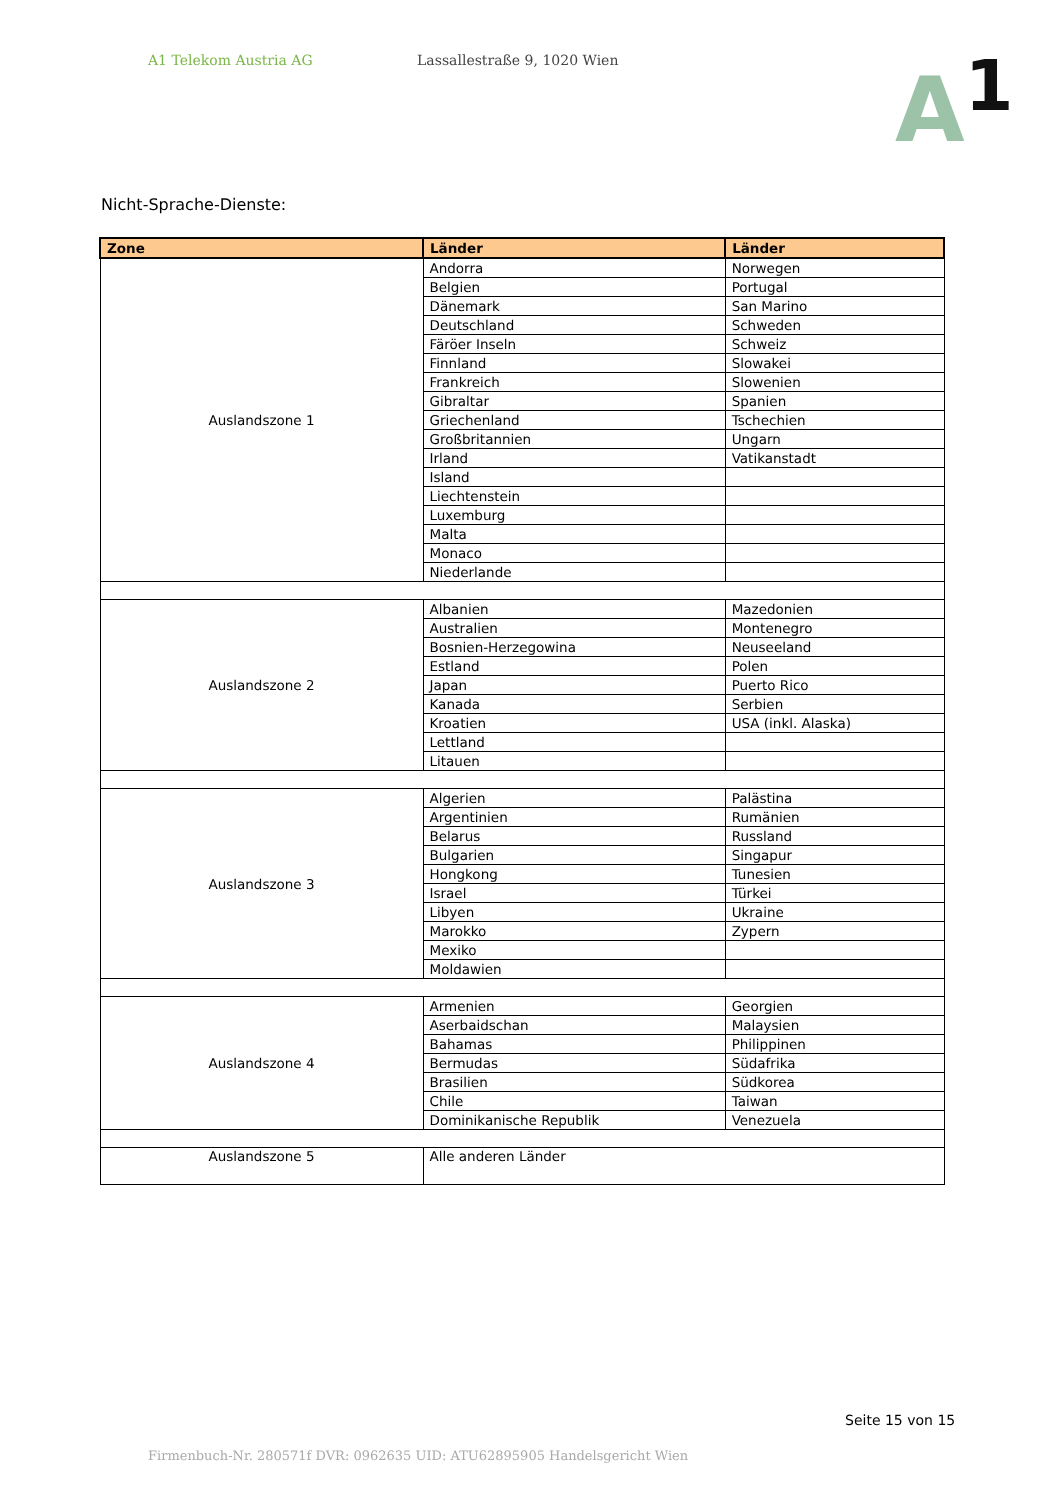A1 Telekom Austria AG Lassallestraße 9, 1020 Wien
A<sup>1</sup>
Nicht-Sprache-Dienste:
| Zone | Länder | Länder |
| --- | --- | --- |
| Auslandszone 1 | Andorra | Norwegen |
| | Belgien | Portugal |
| | Dänemark | San Marino |
| | Deutschland | Schweden |
| | Färöer Inseln | Schweiz |
| | Finnland | Slowakei |
| | Frankreich | Slowenien |
| | Gibraltar | Spanien |
| | Griechenland | Tschechien |
| | Großbritannien | Ungarn |
| | Irland | Vatikanstadt |
| | Island | |
| | Liechtenstein | |
| | Luxemburg | |
| | Malta | |
| | Monaco | |
| | Niederlande | |
| Auslandszone 2 | Albanien | Mazedonien |
| | Australien | Montenegro |
| | Bosnien-Herzegowina | Neuseeland |
| | Estland | Polen |
| | Japan | Puerto Rico |
| | Kanada | Serbien |
| | Kroatien | USA (inkl. Alaska) |
| | Lettland | |
| | Litauen | |
| Auslandszone 3 | Algerien | Palästina |
| | Argentinien | Rumänien |
| | Belarus | Russland |
| | Bulgarien | Singapur |
| | Hongkong | Tunesien |
| | Israel | Türkei |
| | Libyen | Ukraine |
| | Marokko | Zypern |
| | Mexiko | |
| | Moldawien | |
| Auslandszone 4 | Armenien | Georgien |
| | Aserbaidschan | Malaysien |
| | Bahamas | Philippinen |
| | Bermudas | Südafrika |
| | Brasilien | Südkorea |
| | Chile | Taiwan |
| | Dominikanische Republik | Venezuela |
| Auslandszone 5 | Alle anderen Länder | |
Seite 15 von 15
Firmenbuch-Nr. 280571f DVR: 0962635 UID: ATU62895905 Handelsgericht Wien